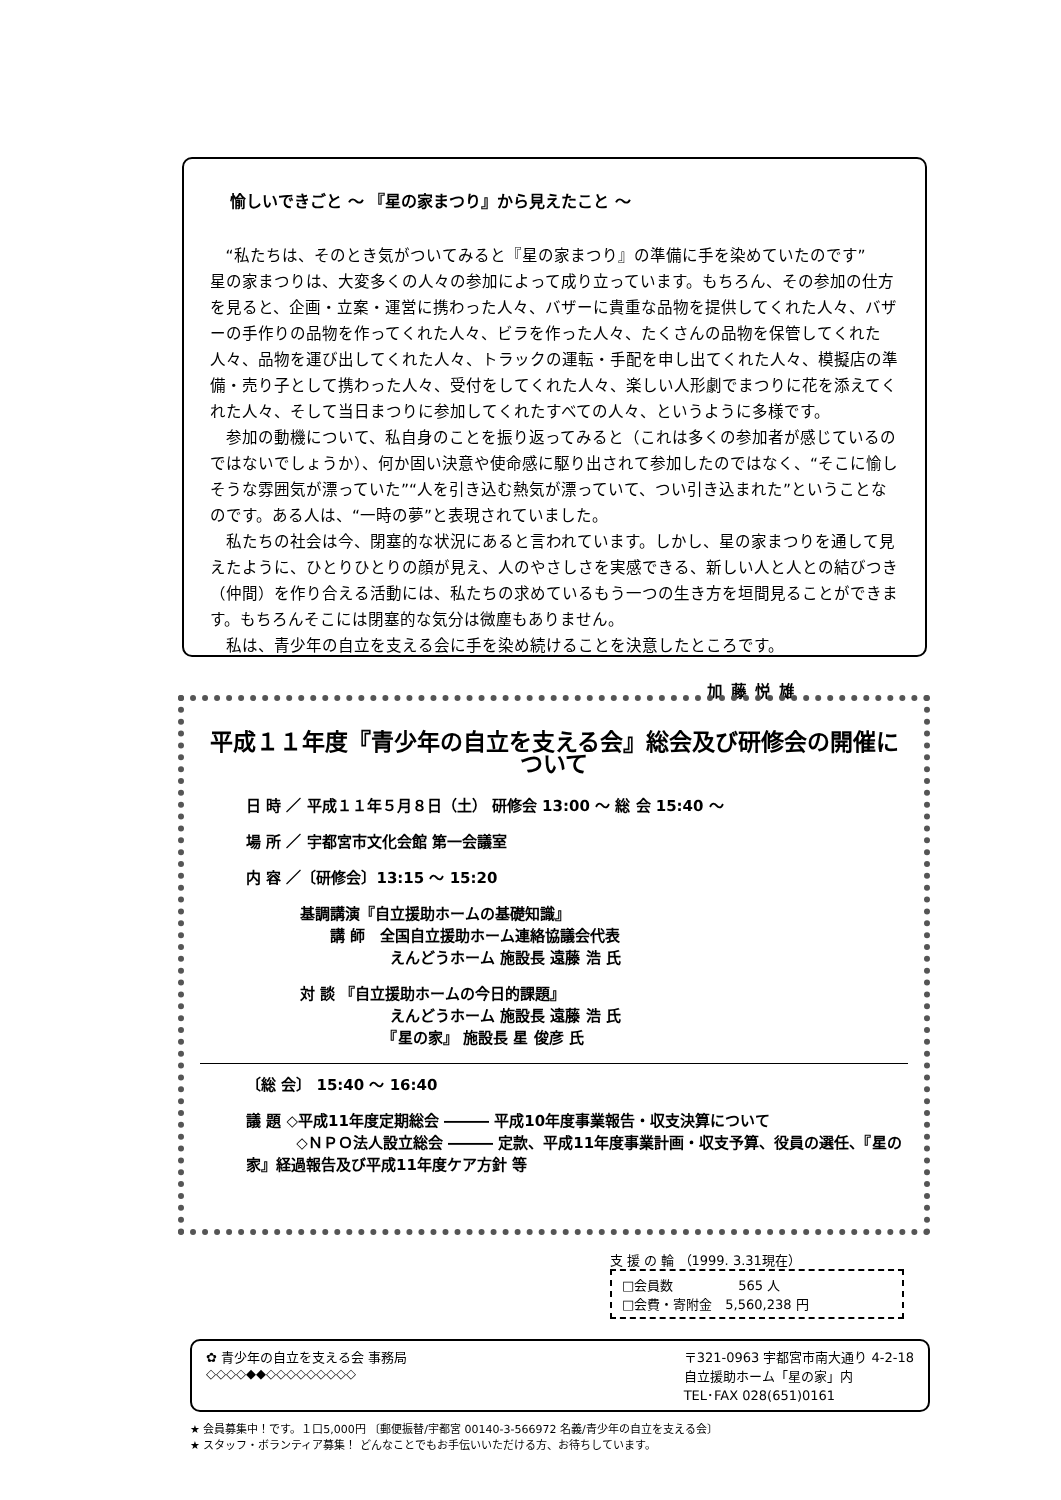愉しいできごと ～ 『星の家まつり』から見えたこと ～
“私たちは、そのとき気がついてみると『星の家まつり』の準備に手を染めていたのです”
星の家まつりは、大変多くの人々の参加によって成り立っています。もちろん、その参加の仕方を見ると、企画・立案・運営に携わった人々、バザーに貴重な品物を提供してくれた人々、バザーの手作りの品物を作ってくれた人々、ビラを作った人々、たくさんの品物を保管してくれた人々、品物を運び出してくれた人々、トラックの運転・手配を申し出てくれた人々、模擬店の準備・売り子として携わった人々、受付をしてくれた人々、楽しい人形劇でまつりに花を添えてくれた人々、そして当日まつりに参加してくれたすべての人々、というように多様です。
参加の動機について、私自身のことを振り返ってみると（これは多くの参加者が感じているのではないでしょうか）、何か固い決意や使命感に駆り出されて参加したのではなく、“そこに愉しそうな雰囲気が漂っていた”“人を引き込む熱気が漂っていて、つい引き込まれた”ということなのです。ある人は、“一時の夢”と表現されていました。
私たちの社会は今、閉塞的な状況にあると言われています。しかし、星の家まつりを通して見えたように、ひとりひとりの顔が見え、人のやさしさを実感できる、新しい人と人との結びつき（仲間）を作り合える活動には、私たちの求めているもう一つの生き方を垣間見ることができます。もちろんそこには閉塞的な気分は微塵もありません。
私は、青少年の自立を支える会に手を染め続けることを決意したところです。
加藤悦雄
平成１１年度『青少年の自立を支える会』総会及び研修会の開催について
日 時 ／ 平成１１年５月８日（土） 研修会 13:00 ～ 総 会 15:40 ～
場 所 ／ 宇都宮市文化会館 第一会議室
内 容 ／〔研修会〕13:15 ～ 15:20
基調講演『自立援助ホームの基礎知識』
　　講 師　全国自立援助ホーム連絡協議会代表
　　　　　　えんどうホーム 施設長 遠藤 浩 氏
対 談 『自立援助ホームの今日的課題』
　　　　　　えんどうホーム 施設長 遠藤 浩 氏
　　　　　　『星の家』 施設長 星 俊彦 氏
〔総 会〕 15:40 ～ 16:40
議 題 ◇平成11年度定期総会 ――― 平成10年度事業報告・収支決算について
　　　 ◇ＮＰＯ法人設立総会 ――― 定款、平成11年度事業計画・収支予算、役員の選任、『星の家』経過報告及び平成11年度ケア方針 等
支 援 の 輪 （1999. 3.31現在）
□会員数　　　　　565 人
□会費・寄附金　5,560,238 円
✿ 青少年の自立を支える会 事務局
◇◇◇◇◆◆◇◇◇◇◇◇◇◇◇
〒321-0963 宇都宮市南大通り 4-2-18
自立援助ホーム「星の家」内
TEL･FAX 028(651)0161
★ 会員募集中！です。１口5,000円 〔郵便振替/宇都宮 00140-3-566972 名義/青少年の自立を支える会〕
★ スタッフ・ボランティア募集！ どんなことでもお手伝いいただける方、お待ちしています。